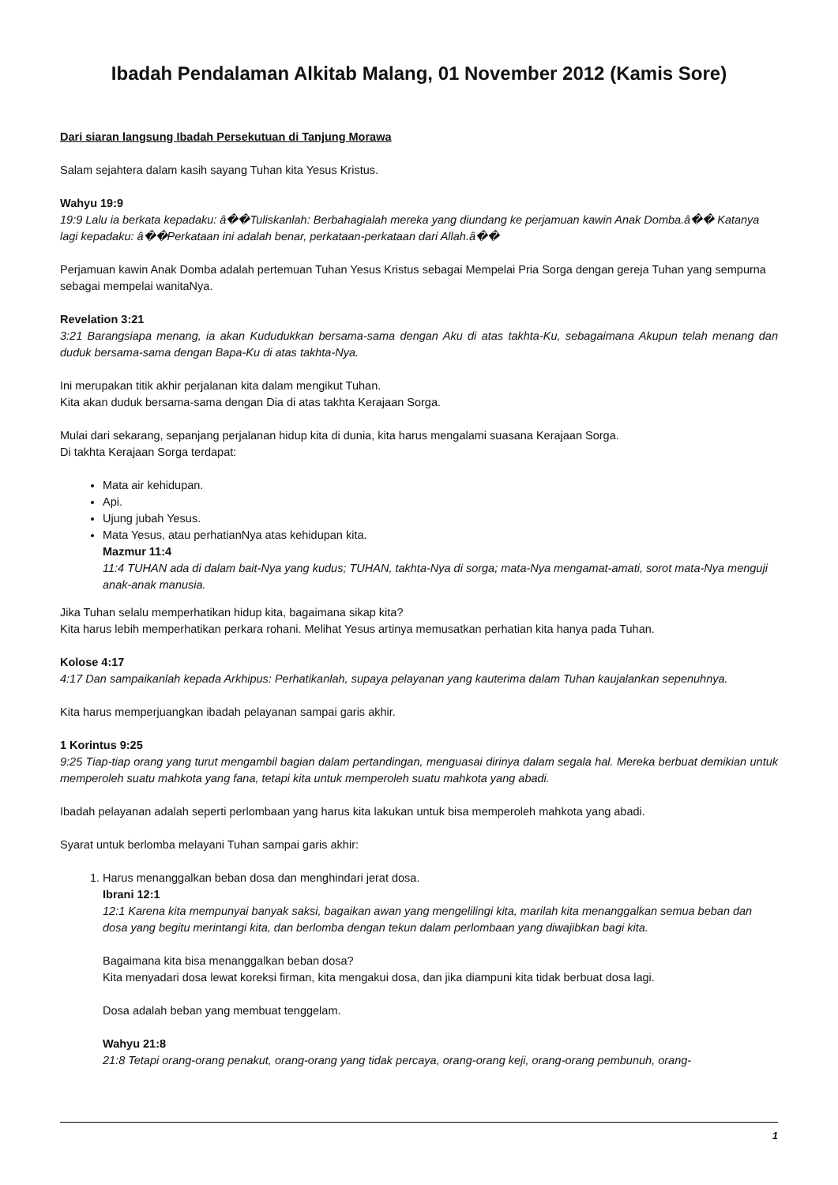Ibadah Pendalaman Alkitab Malang, 01 November 2012 (Kamis Sore)
Dari siaran langsung Ibadah Persekutuan di Tanjung Morawa
Salam sejahtera dalam kasih sayang Tuhan kita Yesus Kristus.
Wahyu 19:9
19:9 Lalu ia berkata kepadaku: â��Tuliskanlah: Berbahagialah mereka yang diundang ke perjamuan kawin Anak Domba.â�� Katanya lagi kepadaku: â��Perkataan ini adalah benar, perkataan-perkataan dari Allah.â��
Perjamuan kawin Anak Domba adalah pertemuan Tuhan Yesus Kristus sebagai Mempelai Pria Sorga dengan gereja Tuhan yang sempurna sebagai mempelai wanitaNya.
Revelation 3:21
3:21 Barangsiapa menang, ia akan Kududukkan bersama-sama dengan Aku di atas takhta-Ku, sebagaimana Akupun telah menang dan duduk bersama-sama dengan Bapa-Ku di atas takhta-Nya.
Ini merupakan titik akhir perjalanan kita dalam mengikut Tuhan.
Kita akan duduk bersama-sama dengan Dia di atas takhta Kerajaan Sorga.
Mulai dari sekarang, sepanjang perjalanan hidup kita di dunia, kita harus mengalami suasana Kerajaan Sorga.
Di takhta Kerajaan Sorga terdapat:
Mata air kehidupan.
Api.
Ujung jubah Yesus.
Mata Yesus, atau perhatianNya atas kehidupan kita.
Mazmur 11:4
11:4 TUHAN ada di dalam bait-Nya yang kudus; TUHAN, takhta-Nya di sorga; mata-Nya mengamat-amati, sorot mata-Nya menguji anak-anak manusia.
Jika Tuhan selalu memperhatikan hidup kita, bagaimana sikap kita?
Kita harus lebih memperhatikan perkara rohani. Melihat Yesus artinya memusatkan perhatian kita hanya pada Tuhan.
Kolose 4:17
4:17 Dan sampaikanlah kepada Arkhipus: Perhatikanlah, supaya pelayanan yang kauterima dalam Tuhan kaujalankan sepenuhnya.
Kita harus memperjuangkan ibadah pelayanan sampai garis akhir.
1 Korintus 9:25
9:25 Tiap-tiap orang yang turut mengambil bagian dalam pertandingan, menguasai dirinya dalam segala hal. Mereka berbuat demikian untuk memperoleh suatu mahkota yang fana, tetapi kita untuk memperoleh suatu mahkota yang abadi.
Ibadah pelayanan adalah seperti perlombaan yang harus kita lakukan untuk bisa memperoleh mahkota yang abadi.
Syarat untuk berlomba melayani Tuhan sampai garis akhir:
1. Harus menanggalkan beban dosa dan menghindari jerat dosa.
Ibrani 12:1
12:1 Karena kita mempunyai banyak saksi, bagaikan awan yang mengelilingi kita, marilah kita menanggalkan semua beban dan dosa yang begitu merintangi kita, dan berlomba dengan tekun dalam perlombaan yang diwajibkan bagi kita.
Bagaimana kita bisa menanggalkan beban dosa?
Kita menyadari dosa lewat koreksi firman, kita mengakui dosa, dan jika diampuni kita tidak berbuat dosa lagi.
Dosa adalah beban yang membuat tenggelam.
Wahyu 21:8
21:8 Tetapi orang-orang penakut, orang-orang yang tidak percaya, orang-orang keji, orang-orang pembunuh, orang-
1